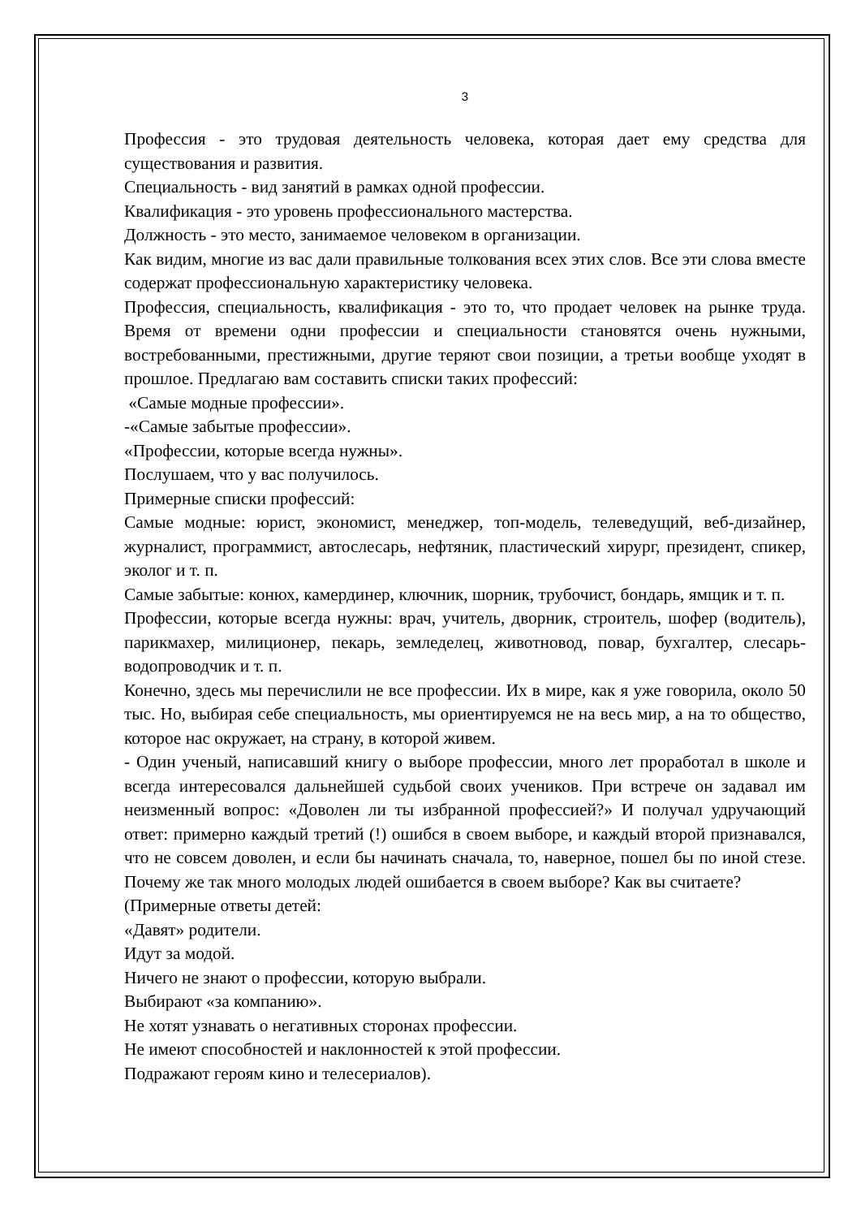3
Профессия - это трудовая деятельность человека, которая дает ему средства для существования и развития.
Специальность - вид занятий в рамках одной профессии.
Квалификация - это уровень профессионального мастерства.
Должность - это место, занимаемое человеком в организации.
Как видим, многие из вас дали правильные толкования всех этих слов. Все эти слова вместе содержат профессиональную характеристику человека.
Профессия, специальность, квалификация - это то, что продает человек на рынке труда. Время от времени одни профессии и специальности становятся очень нужными, востребованными, престижными, другие теряют свои позиции, а третьи вообще уходят в прошлое. Предлагаю вам составить списки таких профессий:
«Самые модные профессии».
-«Самые забытые профессии».
«Профессии, которые всегда нужны».
Послушаем, что у вас получилось.
Примерные списки профессий:
Самые модные: юрист, экономист, менеджер, топ-модель, телеведущий, веб-дизайнер, журналист, программист, автослесарь, нефтяник, пластический хирург, президент, спикер, эколог и т. п.
Самые забытые: конюх, камердинер, ключник, шорник, трубочист, бондарь, ямщик и т. п.
Профессии, которые всегда нужны: врач, учитель, дворник, строитель, шофер (водитель), парикмахер, милиционер, пекарь, земледелец, животновод, повар, бухгалтер, слесарь-водопроводчик и т. п.
Конечно, здесь мы перечислили не все профессии. Их в мире, как я уже говорила, около 50 тыс. Но, выбирая себе специальность, мы ориентируемся не на весь мир, а на то общество, которое нас окружает, на страну, в которой живем.
- Один ученый, написавший книгу о выборе профессии, много лет проработал в школе и всегда интересовался дальнейшей судьбой своих учеников. При встрече он задавал им неизменный вопрос: «Доволен ли ты избранной профессией?» И получал удручающий ответ: примерно каждый третий (!) ошибся в своем выборе, и каждый второй признавался, что не совсем доволен, и если бы начинать сначала, то, наверное, пошел бы по иной стезе. Почему же так много молодых людей ошибается в своем выборе? Как вы считаете?
(Примерные ответы детей:
«Давят» родители.
Идут за модой.
Ничего не знают о профессии, которую выбрали.
Выбирают «за компанию».
Не хотят узнавать о негативных сторонах профессии.
Не имеют способностей и наклонностей к этой профессии.
Подражают героям кино и телесериалов).